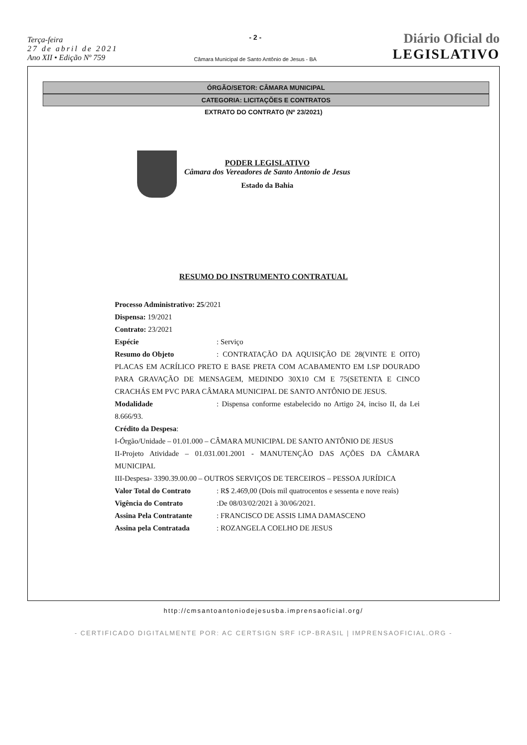Terça-feira
27 de abril de 2021
Ano XII • Edição Nº 759
- 2 -
Câmara Municipal de Santo Antônio de Jesus - BA
Diário Oficial do
LEGISLATIVO
ÓRGÃO/SETOR: CÂMARA MUNICIPAL
CATEGORIA: LICITAÇÕES E CONTRATOS
EXTRATO DO CONTRATO (Nº 23/2021)
PODER LEGISLATIVO
Câmara dos Vereadores de Santo Antonio de Jesus
Estado da Bahia
RESUMO DO INSTRUMENTO CONTRATUAL
Processo Administrativo: 25/2021
Dispensa: 19/2021
Contrato: 23/2021
Espécie: Serviço
Resumo do Objeto: CONTRATAÇÃO DA AQUISIÇÃO DE 28(VINTE E OITO) PLACAS EM ACRÍLICO PRETO E BASE PRETA COM ACABAMENTO EM LSP DOURADO PARA GRAVAÇÃO DE MENSAGEM, MEDINDO 30X10 CM E 75(SETENTA E CINCO CRACHÁS EM PVC PARA CÂMARA MUNICIPAL DE SANTO ANTÔNIO DE JESUS.
Modalidade: Dispensa conforme estabelecido no Artigo 24, inciso II, da Lei 8.666/93.
Crédito da Despesa:
I-Órgão/Unidade – 01.01.000 – CÂMARA MUNICIPAL DE SANTO ANTÔNIO DE JESUS
II-Projeto Atividade – 01.031.001.2001 - MANUTENÇÃO DAS AÇÕES DA CÂMARA MUNICIPAL
III-Despesa- 3390.39.00.00 – OUTROS SERVIÇOS DE TERCEIROS – PESSOA JURÍDICA
Valor Total do Contrato: R$ 2.469,00 (Dois mil quatrocentos e sessenta e nove reais)
Vigência do Contrato:De 08/03/02/2021 à 30/06/2021.
Assina Pela Contratante: FRANCISCO DE ASSIS LIMA DAMASCENO
Assina pela Contratada: ROZANGELA COELHO DE JESUS
http://cmsantoantoniodejesusba.imprensaoficial.org/
- CERTIFICADO DIGITALMENTE POR: AC CERTSIGN SRF ICP-BRASIL | IMPRENSAOFICIAL.ORG -